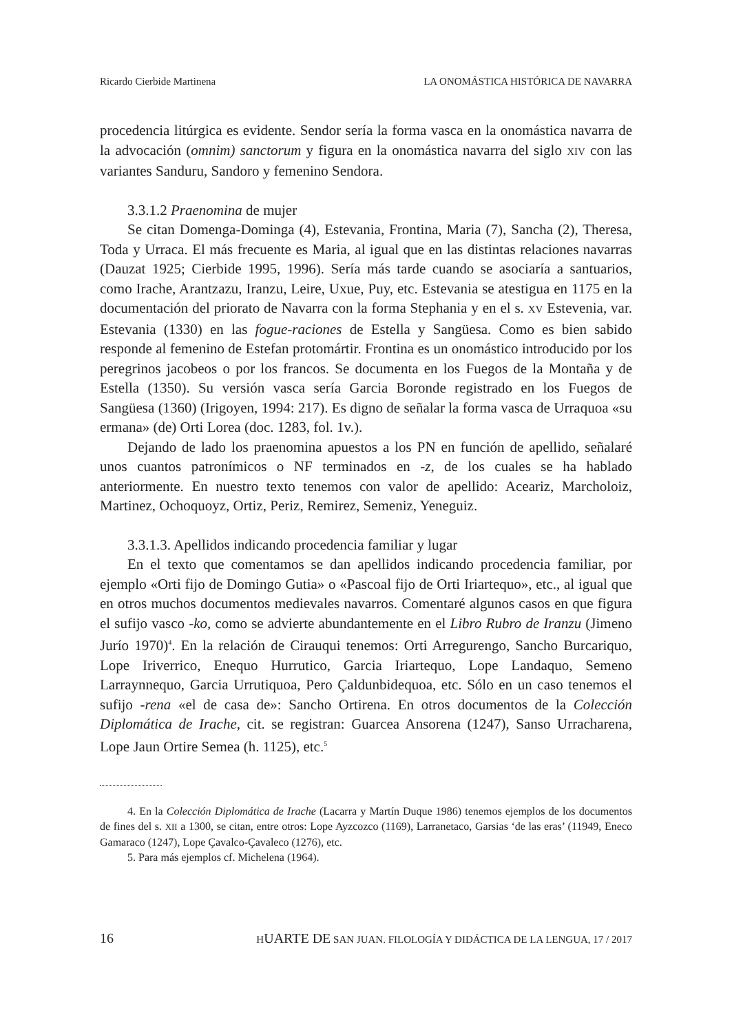Ricardo Cierbide Martinena LA ONOMÁSTICA HISTÓRICA DE NAVARRA
procedencia litúrgica es evidente. Sendor sería la forma vasca en la onomástica navarra de la advocación (omnim) sanctorum y figura en la onomástica navarra del siglo XIV con las variantes Sanduru, Sandoro y femenino Sendora.
3.3.1.2 Praenomina de mujer
Se citan Domenga-Dominga (4), Estevania, Frontina, Maria (7), Sancha (2), Theresa, Toda y Urraca. El más frecuente es Maria, al igual que en las distintas relaciones navarras (Dauzat 1925; Cierbide 1995, 1996). Sería más tarde cuando se asociaría a santuarios, como Irache, Arantzazu, Iranzu, Leire, Uxue, Puy, etc. Estevania se atestigua en 1175 en la documentación del priorato de Navarra con la forma Stephania y en el s. XV Estevenia, var. Estevania (1330) en las fogue-raciones de Estella y Sangüesa. Como es bien sabido responde al femenino de Estefan protomártir. Frontina es un onomástico introducido por los peregrinos jacobeos o por los francos. Se documenta en los Fuegos de la Montaña y de Estella (1350). Su versión vasca sería Garcia Boronde registrado en los Fuegos de Sangüesa (1360) (Irigoyen, 1994: 217). Es digno de señalar la forma vasca de Urraquoa «su ermana» (de) Orti Lorea (doc. 1283, fol. 1v.).
Dejando de lado los praenomina apuestos a los PN en función de apellido, señalaré unos cuantos patronímicos o NF terminados en -z, de los cuales se ha hablado anteriormente. En nuestro texto tenemos con valor de apellido: Aceariz, Marcholoiz, Martinez, Ochoquoyz, Ortiz, Periz, Remirez, Semeniz, Yeneguiz.
3.3.1.3. Apellidos indicando procedencia familiar y lugar
En el texto que comentamos se dan apellidos indicando procedencia familiar, por ejemplo «Orti fijo de Domingo Gutia» o «Pascoal fijo de Orti Iriartequo», etc., al igual que en otros muchos documentos medievales navarros. Comentaré algunos casos en que figura el sufijo vasco -ko, como se advierte abundantemente en el Libro Rubro de Iranzu (Jimeno Jurío 1970)<sup>4</sup>. En la relación de Cirauqui tenemos: Orti Arregurengo, Sancho Burcariquo, Lope Iriverrico, Enequo Hurrutico, Garcia Iriartequo, Lope Landaquo, Semeno Larraynnequo, Garcia Urrutiquoa, Pero Çaldunbidequoa, etc. Sólo en un caso tenemos el sufijo -rena «el de casa de»: Sancho Ortirena. En otros documentos de la Colección Diplomática de Irache, cit. se registran: Guarcea Ansorena (1247), Sanso Urracharena, Lope Jaun Ortire Semea (h. 1125), etc.<sup>5</sup>
4. En la Colección Diplomática de Irache (Lacarra y Martín Duque 1986) tenemos ejemplos de los documentos de fines del s. XII a 1300, se citan, entre otros: Lope Ayzcozco (1169), Larranetaco, Garsias ‘de las eras’ (11949, Eneco Gamaraco (1247), Lope Çavalco-Çavaleco (1276), etc.
5. Para más ejemplos cf. Michelena (1964).
16 HUARTE DE SAN JUAN. FILOLOGÍA Y DIDÁCTICA DE LA LENGUA, 17 / 2017